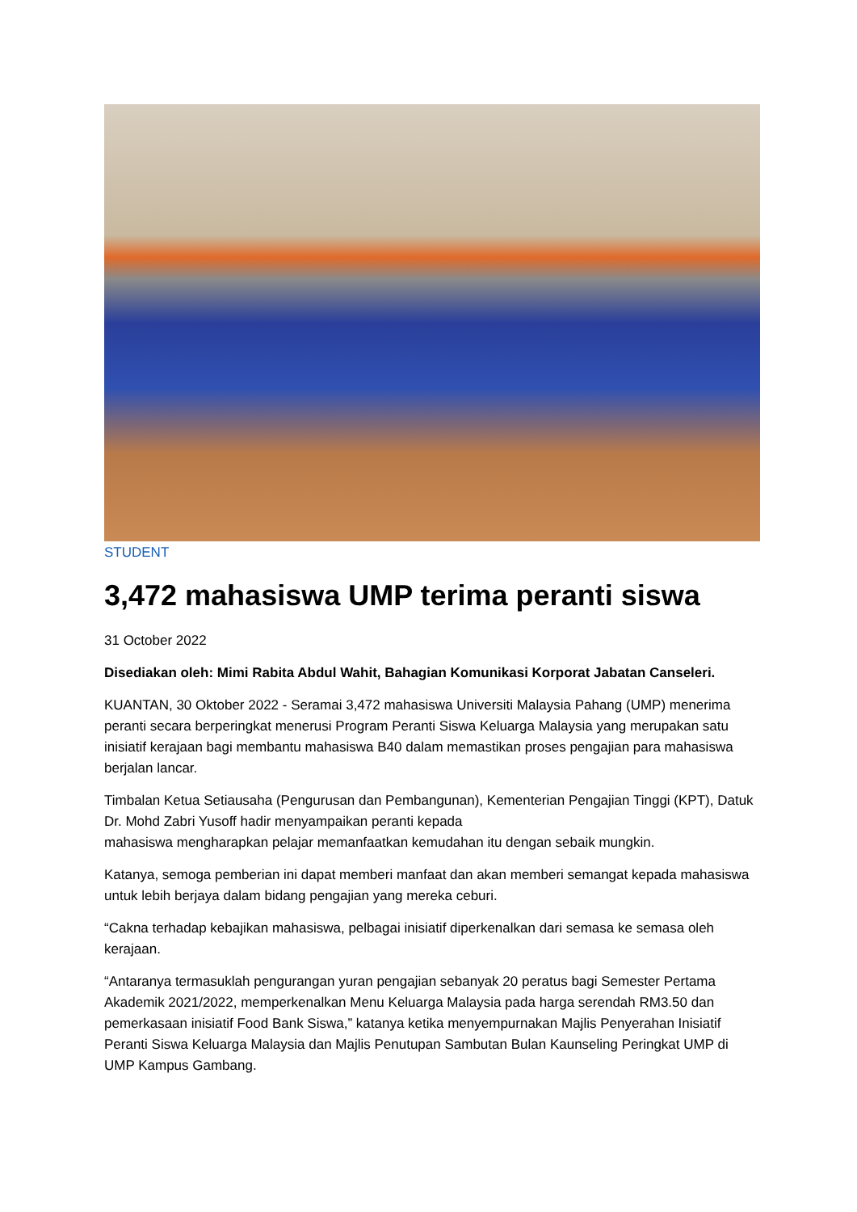STUDENT
3,472 mahasiswa UMP terima peranti siswa
31 October 2022
Disediakan oleh: Mimi Rabita Abdul Wahit, Bahagian Komunikasi Korporat Jabatan Canseleri.
KUANTAN, 30 Oktober 2022 - Seramai 3,472 mahasiswa Universiti Malaysia Pahang (UMP) menerima peranti secara berperingkat menerusi Program Peranti Siswa Keluarga Malaysia yang merupakan satu inisiatif kerajaan bagi membantu mahasiswa B40 dalam memastikan proses pengajian para mahasiswa berjalan lancar.
Timbalan Ketua Setiausaha (Pengurusan dan Pembangunan), Kementerian Pengajian Tinggi (KPT), Datuk Dr. Mohd Zabri Yusoff hadir menyampaikan peranti kepada
mahasiswa mengharapkan pelajar memanfaatkan kemudahan itu dengan sebaik mungkin.
Katanya, semoga pemberian ini dapat memberi manfaat dan akan memberi semangat kepada mahasiswa untuk lebih berjaya dalam bidang pengajian yang mereka ceburi.
“Cakna terhadap kebajikan mahasiswa, pelbagai inisiatif diperkenalkan dari semasa ke semasa oleh kerajaan.
“Antaranya termasuklah pengurangan yuran pengajian sebanyak 20 peratus bagi Semester Pertama Akademik 2021/2022, memperkenalkan Menu Keluarga Malaysia pada harga serendah RM3.50 dan pemerkasaan inisiatif Food Bank Siswa,” katanya ketika menyempurnakan Majlis Penyerahan Inisiatif Peranti Siswa Keluarga Malaysia dan Majlis Penutupan Sambutan Bulan Kaunseling Peringkat UMP di UMP Kampus Gambang.